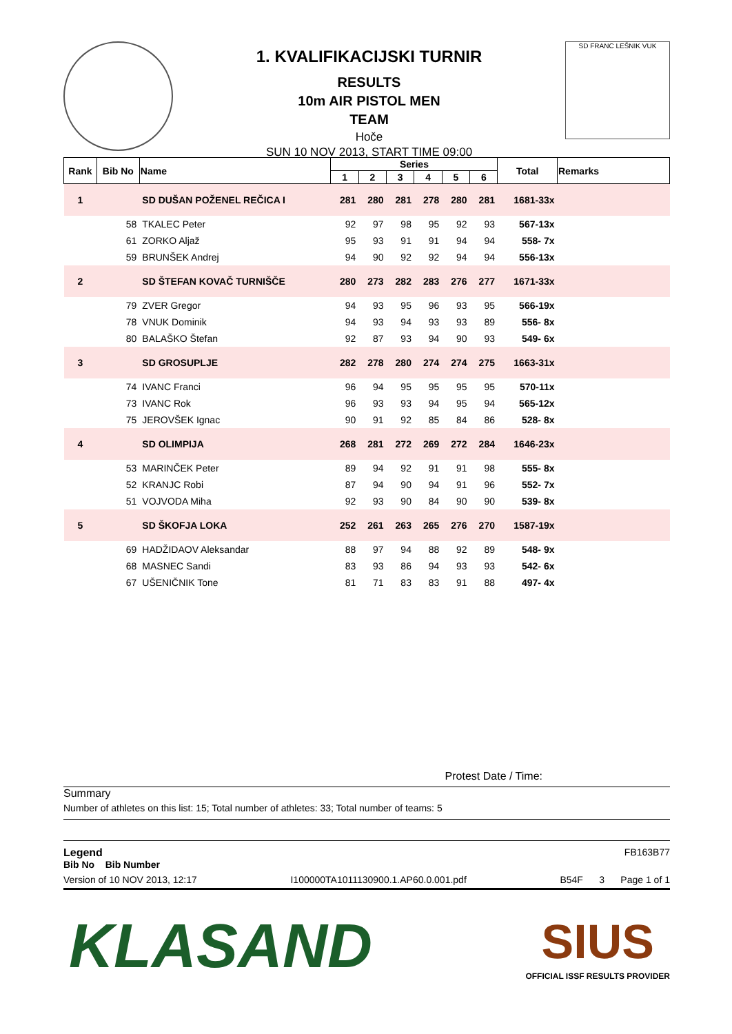1. KVALIFIKACIJSKI TURNIR
RESULTS
10m AIR PISTOL MEN
TEAM
Hoče
SUN 10 NOV 2013, START TIME 09:00
SD FRANC LEŠNIK VUK
| Rank | Bib No | Name | Series | | | | | | Total | Remarks |
| --- | --- | --- | --- | --- | --- | --- | --- | --- | --- | --- |
| | | | 1 | 2 | 3 | 4 | 5 | 6 | | |
| 1 | | SD DUŠAN POŽENEL REČICA I | 281 | 280 | 281 | 278 | 280 | 281 | 1681-33x | |
| | 58 | TKALEC Peter | 92 | 97 | 98 | 95 | 92 | 93 | 567-13x | |
| | 61 | ZORKO Aljaž | 95 | 93 | 91 | 91 | 94 | 94 | 558- 7x | |
| | 59 | BRUNŠEK Andrej | 94 | 90 | 92 | 92 | 94 | 94 | 556-13x | |
| 2 | | SD ŠTEFAN KOVAČ TURNIŠČE | 280 | 273 | 282 | 283 | 276 | 277 | 1671-33x | |
| | 79 | ZVER Gregor | 94 | 93 | 95 | 96 | 93 | 95 | 566-19x | |
| | 78 | VNUK Dominik | 94 | 93 | 94 | 93 | 93 | 89 | 556- 8x | |
| | 80 | BALAŠKO Štefan | 92 | 87 | 93 | 94 | 90 | 93 | 549- 6x | |
| 3 | | SD GROSUPLJE | 282 | 278 | 280 | 274 | 274 | 275 | 1663-31x | |
| | 74 | IVANC Franci | 96 | 94 | 95 | 95 | 95 | 95 | 570-11x | |
| | 73 | IVANC Rok | 96 | 93 | 93 | 94 | 95 | 94 | 565-12x | |
| | 75 | JEROVŠEK Ignac | 90 | 91 | 92 | 85 | 84 | 86 | 528- 8x | |
| 4 | | SD OLIMPIJA | 268 | 281 | 272 | 269 | 272 | 284 | 1646-23x | |
| | 53 | MARINČEK Peter | 89 | 94 | 92 | 91 | 91 | 98 | 555- 8x | |
| | 52 | KRANJC Robi | 87 | 94 | 90 | 94 | 91 | 96 | 552- 7x | |
| | 51 | VOJVODA Miha | 92 | 93 | 90 | 84 | 90 | 90 | 539- 8x | |
| 5 | | SD ŠKOFJA LOKA | 252 | 261 | 263 | 265 | 276 | 270 | 1587-19x | |
| | 69 | HADŽIDAOV Aleksandar | 88 | 97 | 94 | 88 | 92 | 89 | 548- 9x | |
| | 68 | MASNEC Sandi | 83 | 93 | 86 | 94 | 93 | 93 | 542- 6x | |
| | 67 | UŠENIČNIK Tone | 81 | 71 | 83 | 83 | 91 | 88 | 497- 4x | |
Protest Date / Time:
Summary
Number of athletes on this list: 15; Total number of athletes: 33; Total number of teams: 5
Legend FB163B77
Bib No Bib Number
Version of 10 NOV 2013, 12:17 I100000TA1011130900.1.AP60.0.001.pdf B54F 3 Page 1 of 1
KLASAND
SIUS
OFFICIAL ISSF RESULTS PROVIDER